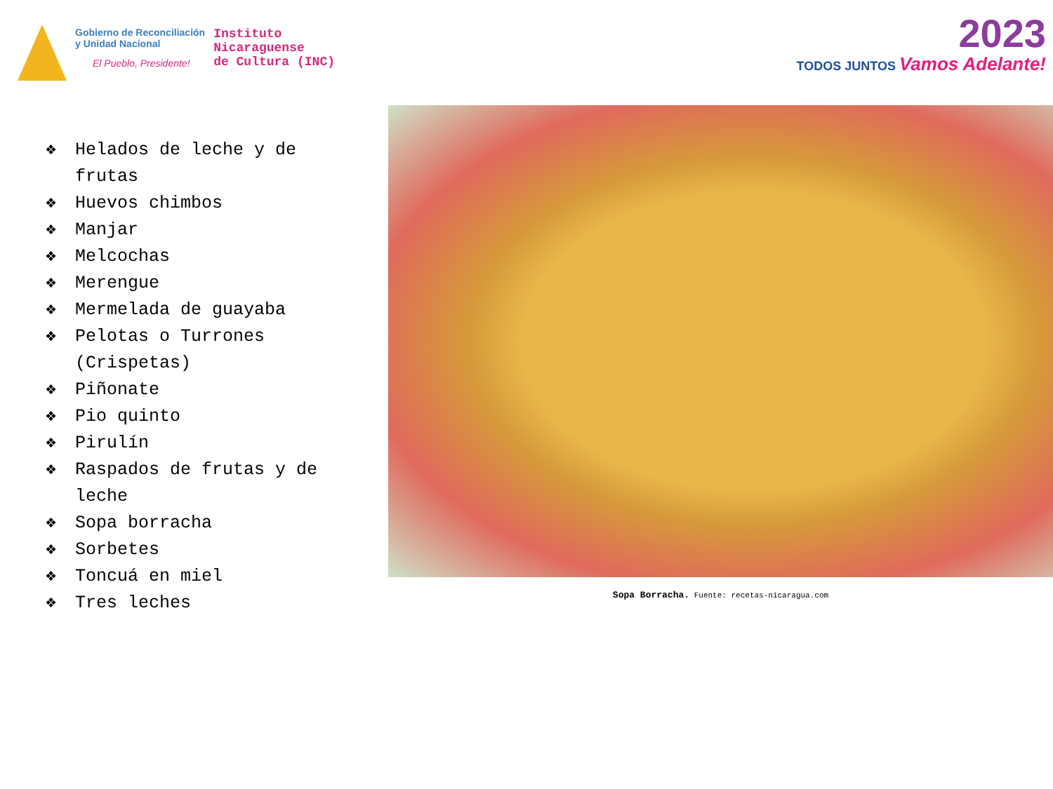Gobierno de Reconciliación
y Unidad Nacional
El Pueblo, Presidente!
Instituto
Nicaraguense
de Cultura (INC)
2023
TODOS JUNTOS Vamos Adelante!
❖ Helados de leche y de frutas
❖ Huevos chimbos
❖ Manjar
❖ Melcochas
❖ Merengue
❖ Mermelada de guayaba
❖ Pelotas o Turrones (Crispetas)
❖ Piñonate
❖ Pio quinto
❖ Pirulín
❖ Raspados de frutas y de leche
❖ Sopa borracha
❖ Sorbetes
❖ Toncuá en miel
❖ Tres leches
Sopa Borracha. Fuente: recetas-nicaragua.com